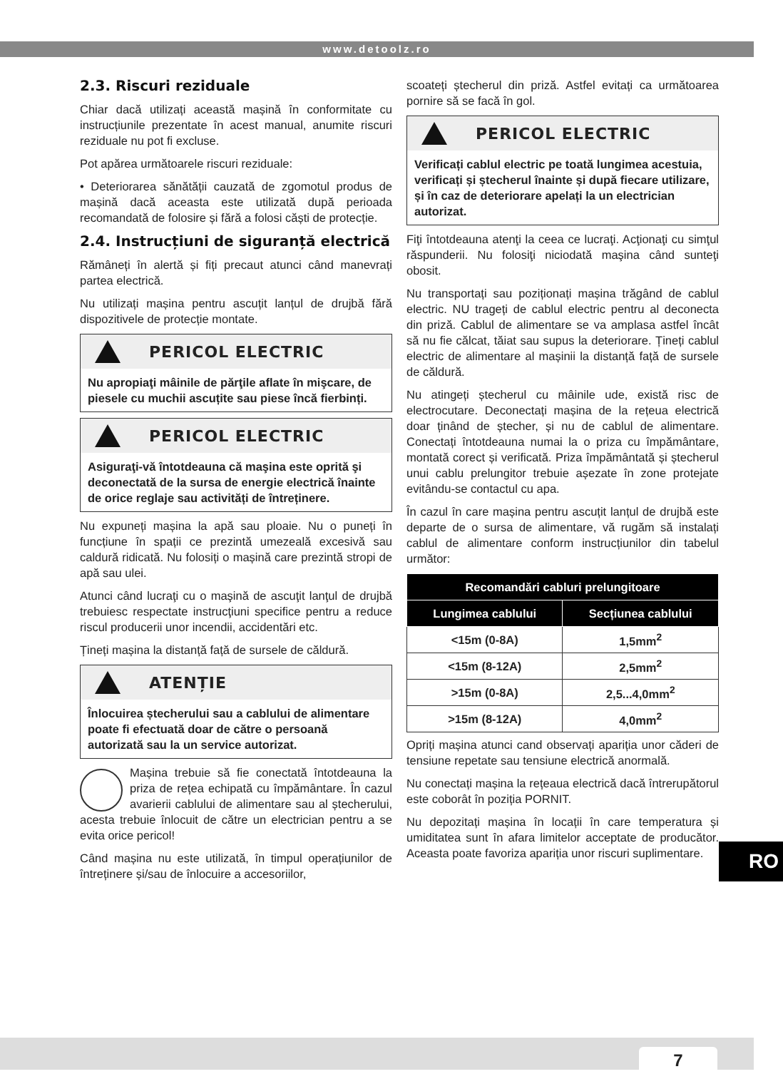www.detoolz.ro
2.3. Riscuri reziduale
Chiar dacă utilizați această mașină în conformitate cu instrucțiunile prezentate în acest manual, anumite riscuri reziduale nu pot fi excluse.
Pot apărea următoarele riscuri reziduale:
• Deteriorarea sănătății cauzată de zgomotul produs de mașină dacă aceasta este utilizată după perioada recomandată de folosire și fără a folosi căști de protecție.
2.4. Instrucțiuni de siguranță electrică
Rămâneți în alertă și fiți precaut atunci când manevrați partea electrică.
Nu utilizați mașina pentru ascuțit lanțul de drujbă fără dispozitivele de protecție montate.
PERICOL ELECTRIC
Nu apropiaţi mâinile de părţile aflate în mişcare, de piesele cu muchii ascuțite sau piese încă fierbinți.
PERICOL ELECTRIC
Asiguraţi-vă întotdeauna că maşina este oprită şi deconectată de la sursa de energie electrică înainte de orice reglaje sau activități de întreținere.
Nu expuneți mașina la apă sau ploaie. Nu o puneți în funcțiune în spații ce prezintă umezeală excesivă sau caldură ridicată. Nu folosiți o mașină care prezintă stropi de apă sau ulei.
Atunci când lucraţi cu o maşină de ascuţit lanţul de drujbă trebuiesc respectate instrucţiuni specifice pentru a reduce riscul producerii unor incendii, accidentări etc.
Țineți mașina la distanță față de sursele de căldură.
ATENȚIE
Înlocuirea ștecherului sau a cablului de alimentare poate fi efectuată doar de către o persoană autorizată sau la un service autorizat.
Mașina trebuie să fie conectată întotdeauna la priza de rețea echipată cu împământare. În cazul avarierii cablului de alimentare sau al ștecherului, acesta trebuie înlocuit de către un electrician pentru a se evita orice pericol!
Când mașina nu este utilizată, în timpul operațiunilor de întreținere și/sau de înlocuire a accesoriilor,
scoateți ștecherul din priză. Astfel evitați ca următoarea pornire să se facă în gol.
PERICOL ELECTRIC
Verificați cablul electric pe toată lungimea acestuia, verificați și ștecherul înainte și după fiecare utilizare, și în caz de deteriorare apelați la un electrician autorizat.
Fiţi întotdeauna atenţi la ceea ce lucraţi. Acţionaţi cu simţul răspunderii. Nu folosiţi niciodată maşina când sunteţi obosit.
Nu transportați sau poziționați mașina trăgând de cablul electric. NU trageți de cablul electric pentru al deconecta din priză. Cablul de alimentare se va amplasa astfel încât să nu fie călcat, tăiat sau supus la deteriorare. Țineți cablul electric de alimentare al mașinii la distanță față de sursele de căldură.
Nu atingeți ștecherul cu mâinile ude, există risc de electrocutare. Deconectați mașina de la rețeua electrică doar ținând de ștecher, și nu de cablul de alimentare. Conectați întotdeauna numai la o priza cu împământare, montată corect și verificată. Priza împământată și ștecherul unui cablu prelungitor trebuie așezate în zone protejate evitându-se contactul cu apa.
În cazul în care mașina pentru ascuțit lanțul de drujbă este departe de o sursa de alimentare, vă rugăm să instalați cablul de alimentare conform instrucțiunilor din tabelul următor:
| Recomandări cabluri prelungitoare | |
| --- | --- |
| Lungimea cablului | Secțiunea cablului |
| <15m (0-8A) | 1,5mm<sup>2</sup> |
| <15m (8-12A) | 2,5mm<sup>2</sup> |
| >15m (0-8A) | 2,5...4,0mm<sup>2</sup> |
| >15m (8-12A) | 4,0mm<sup>2</sup> |
Opriți mașina atunci cand observați apariția unor căderi de tensiune repetate sau tensiune electrică anormală.
Nu conectați mașina la rețeaua electrică dacă întrerupătorul este coborât în poziția PORNIT.
Nu depozitați mașina în locații în care temperatura și umiditatea sunt în afara limitelor acceptate de producător. Aceasta poate favoriza apariția unor riscuri suplimentare.
RO
7